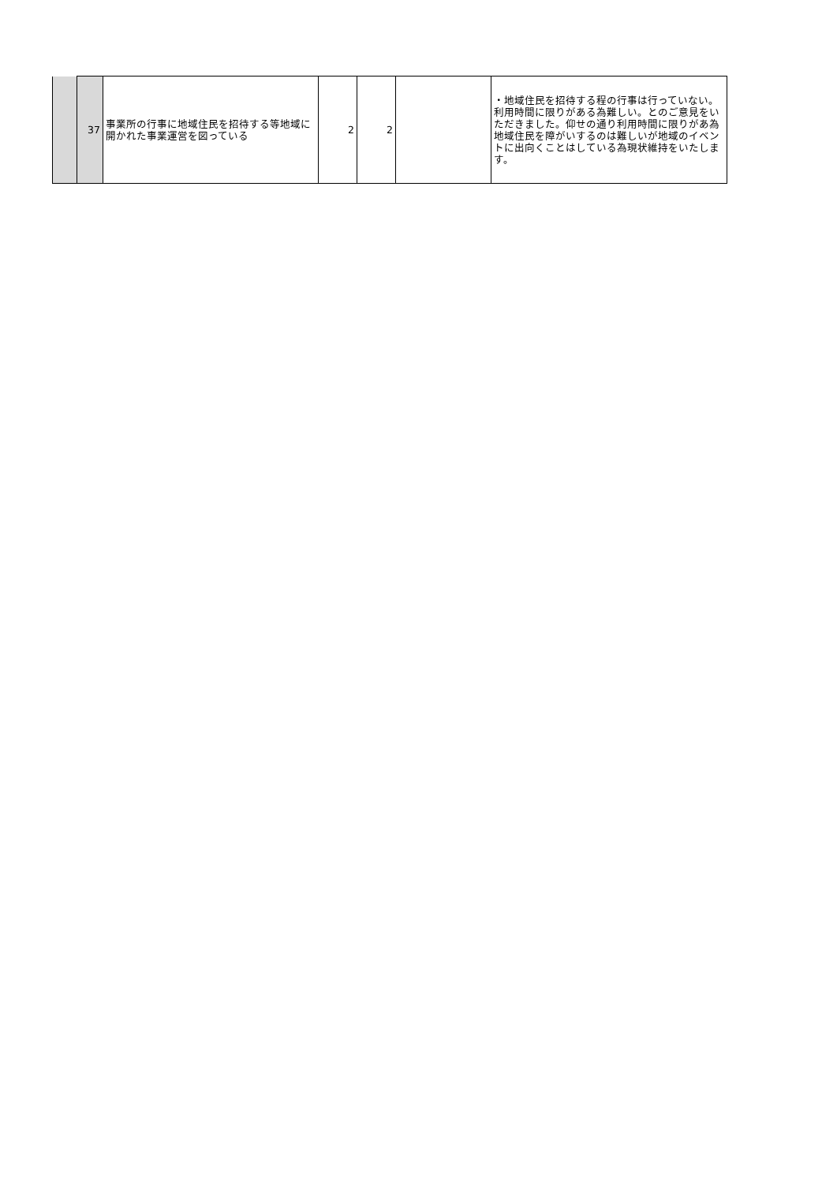| | 37 | 事業所の行事に地域住民を招待する等地域に開かれた事業運営を図っている | 2 | 2 | | ・地域住民を招待する程の行事は行っていない。利用時間に限りがある為難しい。とのご意見をいただきました。仰せの通り利用時間に限りがあ為地域住民を障がいするのは難しいが地域のイベントに出向くことはしている為現状維持をいたします。 |